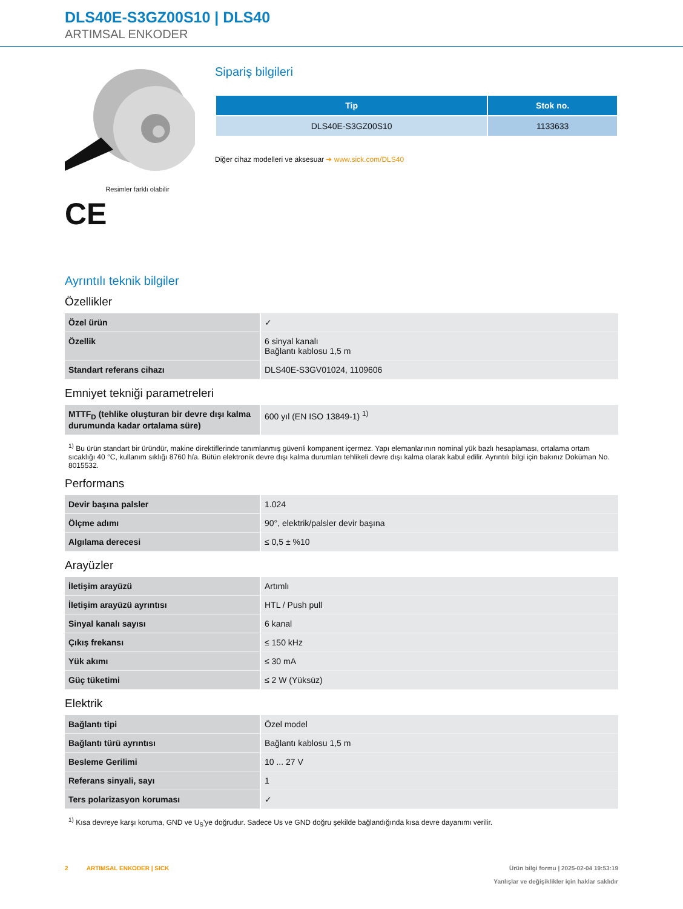DLS40E-S3GZ00S10 | DLS40
ARTIMSAL ENKODER
Resimler farklı olabilir
CE
Sipariş bilgileri
| Tip | Stok no. |
| --- | --- |
| DLS40E-S3GZ00S10 | 1133633 |
Diğer cihaz modelleri ve aksesuar ➔ www.sick.com/DLS40
Ayrıntılı teknik bilgiler
Özellikler
| Özel ürün | ✓ |
| Özellik | 6 sinyal kanalı Bağlantı kablosu 1,5 m |
| Standart referans cihazı | DLS40E-S3GV01024, 1109606 |
Emniyet tekniği parametreleri
| MTTF<sub>D</sub> (tehlike oluşturan bir devre dışı kalma durumunda kadar ortalama süre) | 600 yıl (EN ISO 13849-1) <sup>1)</sup> |
<sup>1)</sup> Bu ürün standart bir üründür, makine direktiflerinde tanımlanmış güvenli kompanent içermez. Yapı elemanlarının nominal yük bazlı hesaplaması, ortalama ortam sıcaklığı 40 °C, kullanım sıklığı 8760 h/a. Bütün elektronik devre dışı kalma durumları tehlikeli devre dışı kalma olarak kabul edilir. Ayrıntılı bilgi için bakınız Doküman No. 8015532.
Performans
| Devir başına palsler | 1.024 |
| Ölçme adımı | 90°, elektrik/palsler devir başına |
| Algılama derecesi | ≤ 0,5 ± %10 |
Arayüzler
| İletişim arayüzü | Artımlı |
| İletişim arayüzü ayrıntısı | HTL / Push pull |
| Sinyal kanalı sayısı | 6 kanal |
| Çıkış frekansı | ≤ 150 kHz |
| Yük akımı | ≤ 30 mA |
| Güç tüketimi | ≤ 2 W (Yüksüz) |
Elektrik
| Bağlantı tipi | Özel model |
| Bağlantı türü ayrıntısı | Bağlantı kablosu 1,5 m |
| Besleme Gerilimi | 10 ... 27 V |
| Referans sinyali, sayı | 1 |
| Ters polarizasyon koruması | ✓ |
<sup>1)</sup> Kısa devreye karşı koruma, GND ve U<sub>S</sub>'ye doğrudur. Sadece Us ve GND doğru şekilde bağlandığında kısa devre dayanımı verilir.
2 ARTIMSAL ENKODER | SICK
Ürün bilgi formu | 2025-02-04 19:53:19
Yanlışlar ve değişiklikler için haklar saklıdır